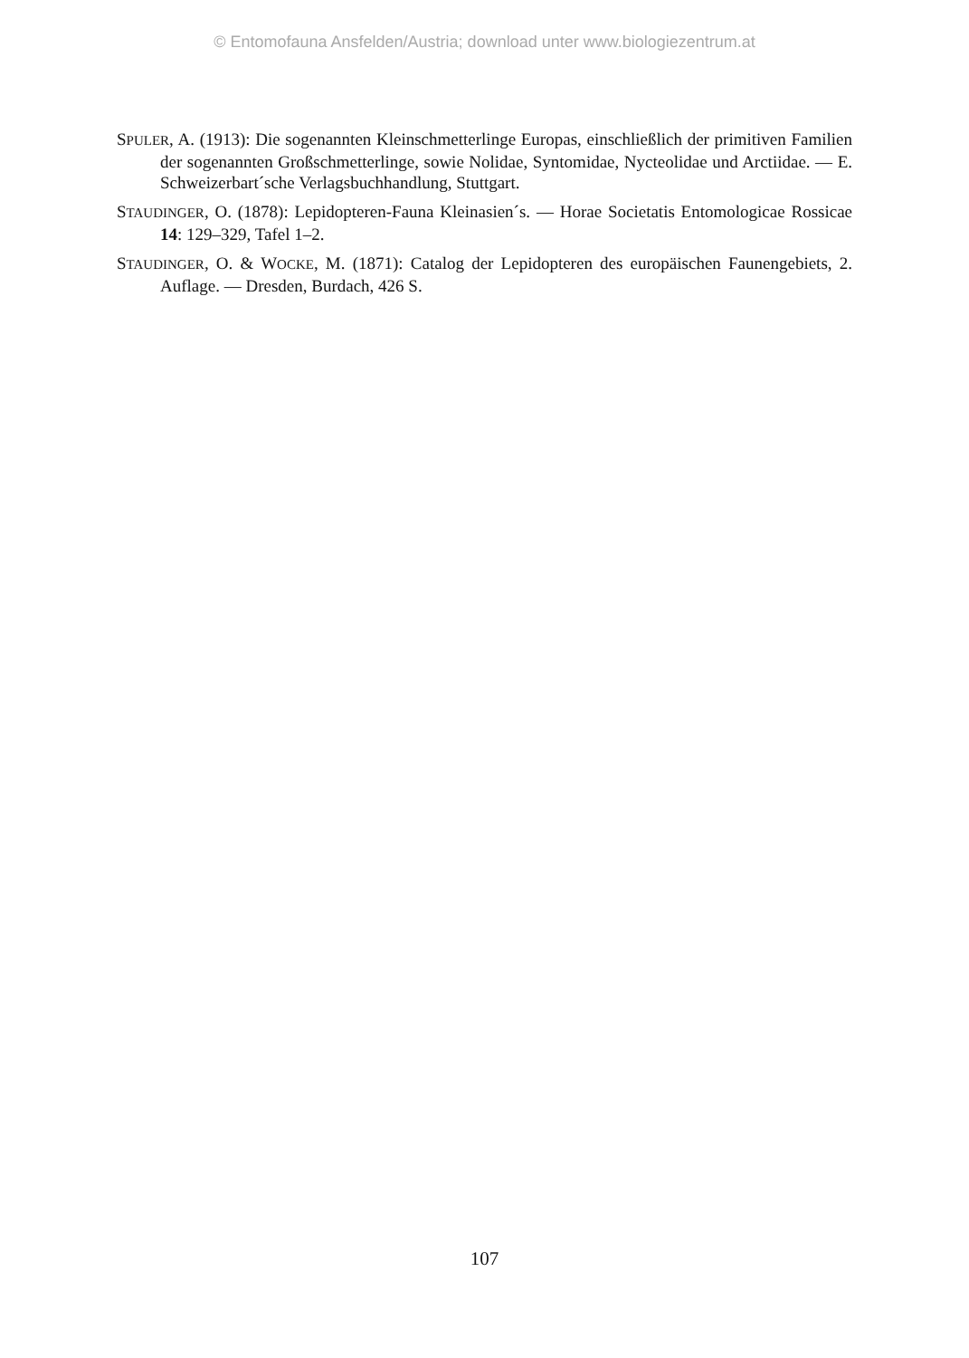© Entomofauna Ansfelden/Austria; download unter www.biologiezentrum.at
SPULER, A. (1913): Die sogenannten Kleinschmetterlinge Europas, einschließlich der primitiven Familien der sogenannten Großschmetterlinge, sowie Nolidae, Syntomidae, Nycteolidae und Arctiidae. — E. Schweizerbart´sche Verlagsbuchhandlung, Stuttgart.
STAUDINGER, O. (1878): Lepidopteren-Fauna Kleinasien´s. — Horae Societatis Entomologicae Rossicae 14: 129–329, Tafel 1–2.
STAUDINGER, O. & WOCKE, M. (1871): Catalog der Lepidopteren des europäischen Faunengebiets, 2. Auflage. — Dresden, Burdach, 426 S.
107